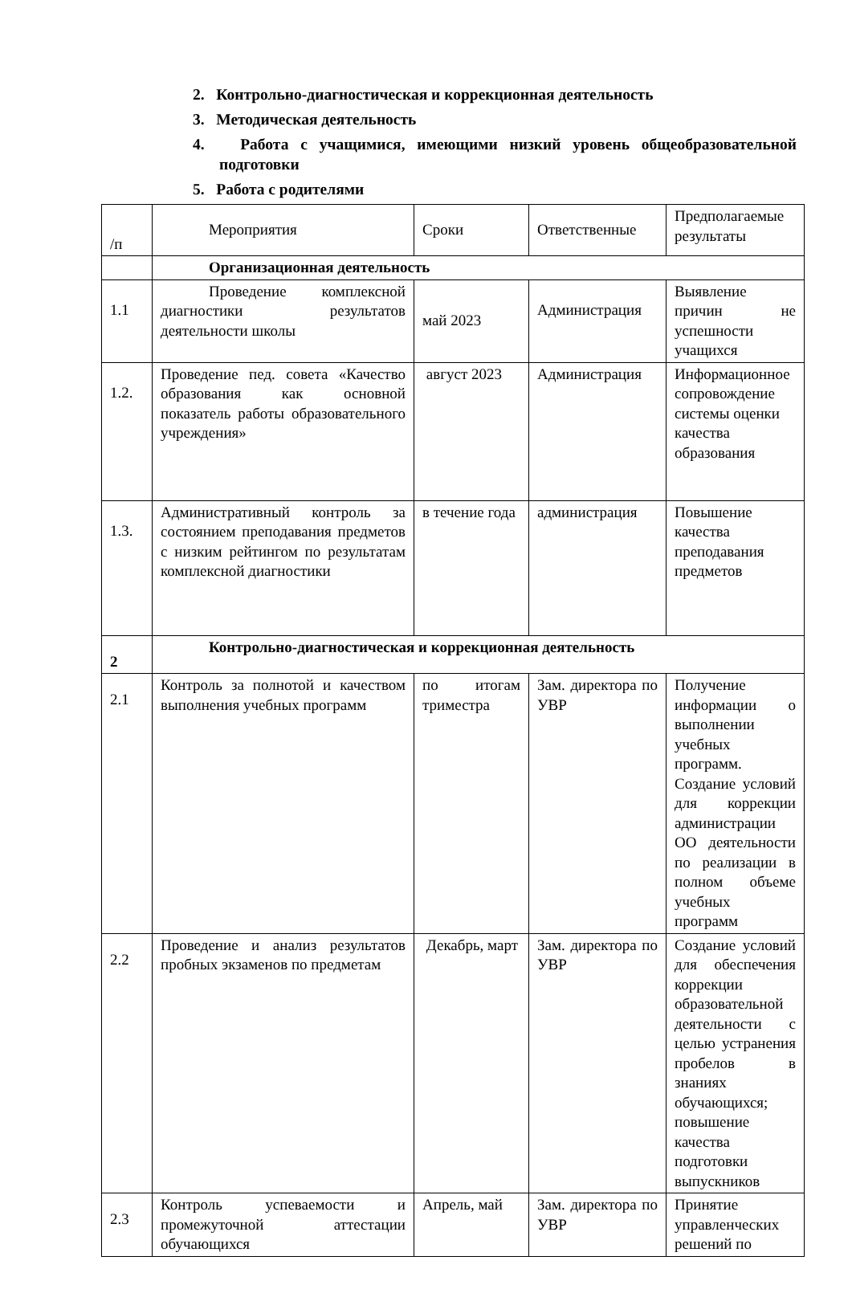2. Контрольно-диагностическая и коррекционная деятельность
3. Методическая деятельность
4. Работа с учащимися, имеющими низкий уровень общеобразовательной подготовки
5. Работа с родителями
| /п | Мероприятия | Сроки | Ответственные | Предполагаемые результаты |
| | Организационная деятельность | | | |
| 1.1 | Проведение комплексной диагностики результатов деятельности школы | май 2023 | Администрация | Выявление причин не успешности учащихся |
| 1.2. | Проведение пед. совета «Качество образования как основной показатель работы образовательного учреждения» | август 2023 | Администрация | Информационное сопровождение системы оценки качества образования |
| 1.3. | Административный контроль за состоянием преподавания предметов с низким рейтингом по результатам комплексной диагностики | в течение года | администрация | Повышение качества преподавания предметов |
| 2 | Контрольно-диагностическая и коррекционная деятельность | | | |
| 2.1 | Контроль за полнотой и качеством выполнения учебных программ | по итогам триместра | Зам. директора по УВР | Получение информации о выполнении учебных программ. Создание условий для коррекции администрации ОО деятельности по реализации в полном объеме учебных программ |
| 2.2 | Проведение и анализ результатов пробных экзаменов по предметам | Декабрь, март | Зам. директора по УВР | Создание условий для обеспечения коррекции образовательной деятельности с целью устранения пробелов в знаниях обучающихся; повышение качества подготовки выпускников |
| 2.3 | Контроль успеваемости и промежуточной аттестации обучающихся | Апрель, май | Зам. директора по УВР | Принятие управленческих решений по |